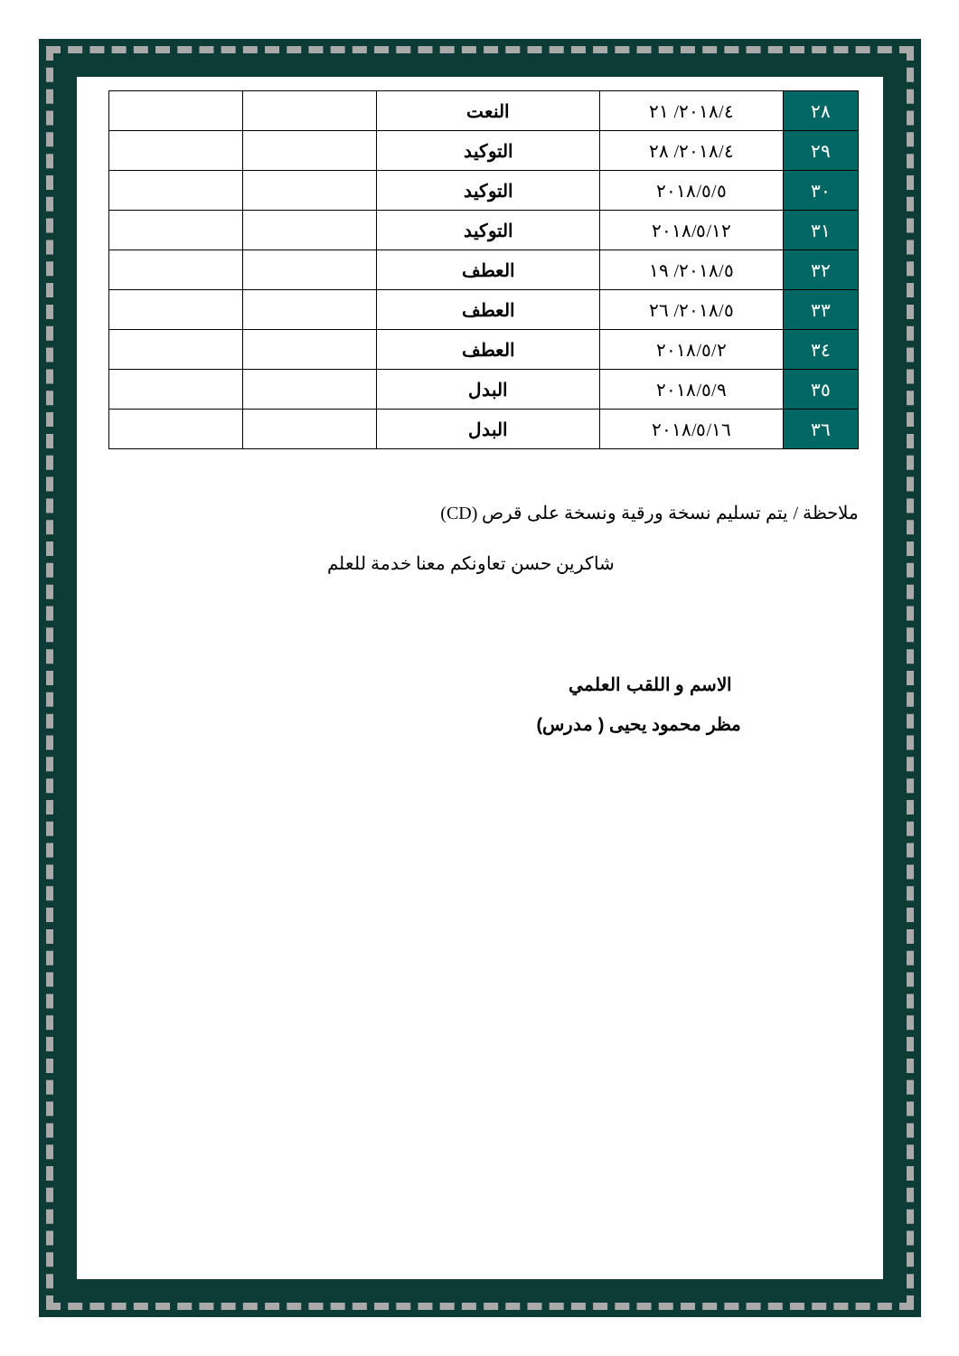| ٢٨ | ٢٠١٨/٤/ ٢١ | النعت | | |
| ٢٩ | ٢٠١٨/٤/ ٢٨ | التوكيد | | |
| ٣٠ | ٢٠١٨/٥/٥ | التوكيد | | |
| ٣١ | ٢٠١٨/٥/١٢ | التوكيد | | |
| ٣٢ | ٢٠١٨/٥/ ١٩ | العطف | | |
| ٣٣ | ٢٠١٨/٥/ ٢٦ | العطف | | |
| ٣٤ | ٢٠١٨/٥/٢ | العطف | | |
| ٣٥ | ٢٠١٨/٥/٩ | البدل | | |
| ٣٦ | ٢٠١٨/٥/١٦ | البدل | | |
ملاحظة / يتم تسليم نسخة ورقية ونسخة على قرص (CD)
شاكرين حسن تعاونكم معنا خدمة للعلم
الاسم و اللقب العلمي
مظر محمود يحيى ( مدرس)